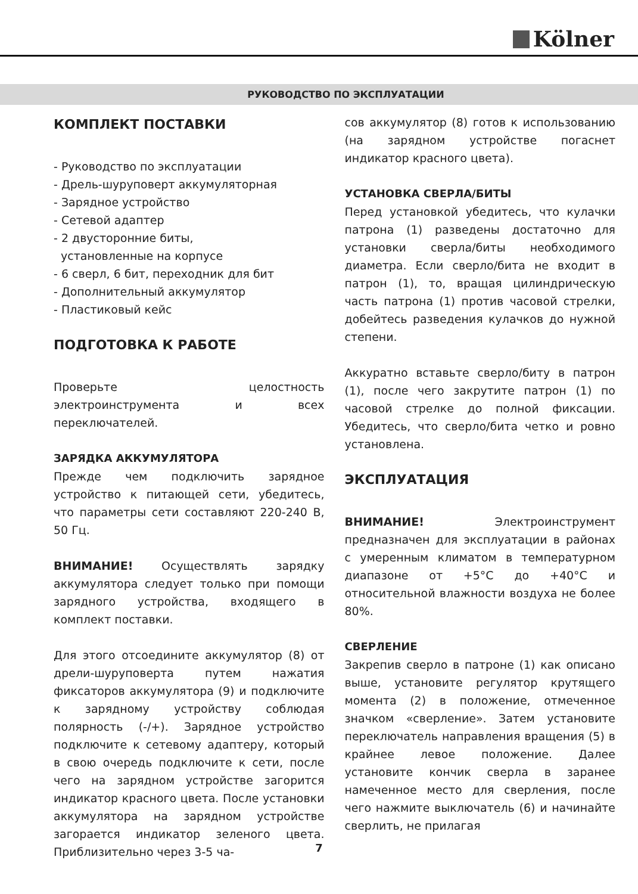Kölner
РУКОВОДСТВО ПО ЭКСПЛУАТАЦИИ
КОМПЛЕКТ ПОСТАВКИ
- Руководство по эксплуатации
- Дрель-шуруповерт аккумуляторная
- Зарядное устройство
- Сетевой адаптер
- 2 двусторонние биты,
установленные на корпусе
- 6 сверл, 6 бит, переходник для бит
- Дополнительный аккумулятор
- Пластиковый кейс
ПОДГОТОВКА К РАБОТЕ
Проверьте целостность электроинструмента и всех переключателей.
ЗАРЯДКА АККУМУЛЯТОРА
Прежде чем подключить зарядное устройство к питающей сети, убедитесь, что параметры сети составляют 220-240 В, 50 Гц.
ВНИМАНИЕ! Осуществлять зарядку аккумулятора следует только при помощи зарядного устройства, входящего в комплект поставки.
Для этого отсоедините аккумулятор (8) от дрели-шуруповерта путем нажатия фиксаторов аккумулятора (9) и подключите к зарядному устройству соблюдая полярность (-/+). Зарядное устройство подключите к сетевому адаптеру, который в свою очередь подключите к сети, после чего на зарядном устройстве загорится индикатор красного цвета. После установки аккумулятора на зарядном устройстве загорается индикатор зеленого цвета. Приблизительно через 3-5 ча-
сов аккумулятор (8) готов к использованию (на зарядном устройстве погаснет индикатор красного цвета).
УСТАНОВКА СВЕРЛА/БИТЫ
Перед установкой убедитесь, что кулачки патрона (1) разведены достаточно для установки сверла/биты необходимого диаметра. Если сверло/бита не входит в патрон (1), то, вращая цилиндрическую часть патрона (1) против часовой стрелки, добейтесь разведения кулачков до нужной степени.
Аккуратно вставьте сверло/биту в патрон (1), после чего закрутите патрон (1) по часовой стрелке до полной фиксации. Убедитесь, что сверло/бита четко и ровно установлена.
ЭКСПЛУАТАЦИЯ
ВНИМАНИЕ! Электроинструмент предназначен для эксплуатации в районах с умеренным климатом в температурном диапазоне от +5°C до +40°C и относительной влажности воздуха не более 80%.
СВЕРЛЕНИЕ
Закрепив сверло в патроне (1) как описано выше, установите регулятор крутящего момента (2) в положение, отмеченное значком «сверление». Затем установите переключатель направления вращения (5) в крайнее левое положение. Далее установите кончик сверла в заранее намеченное место для сверления, после чего нажмите выключатель (6) и начинайте сверлить, не прилагая
7